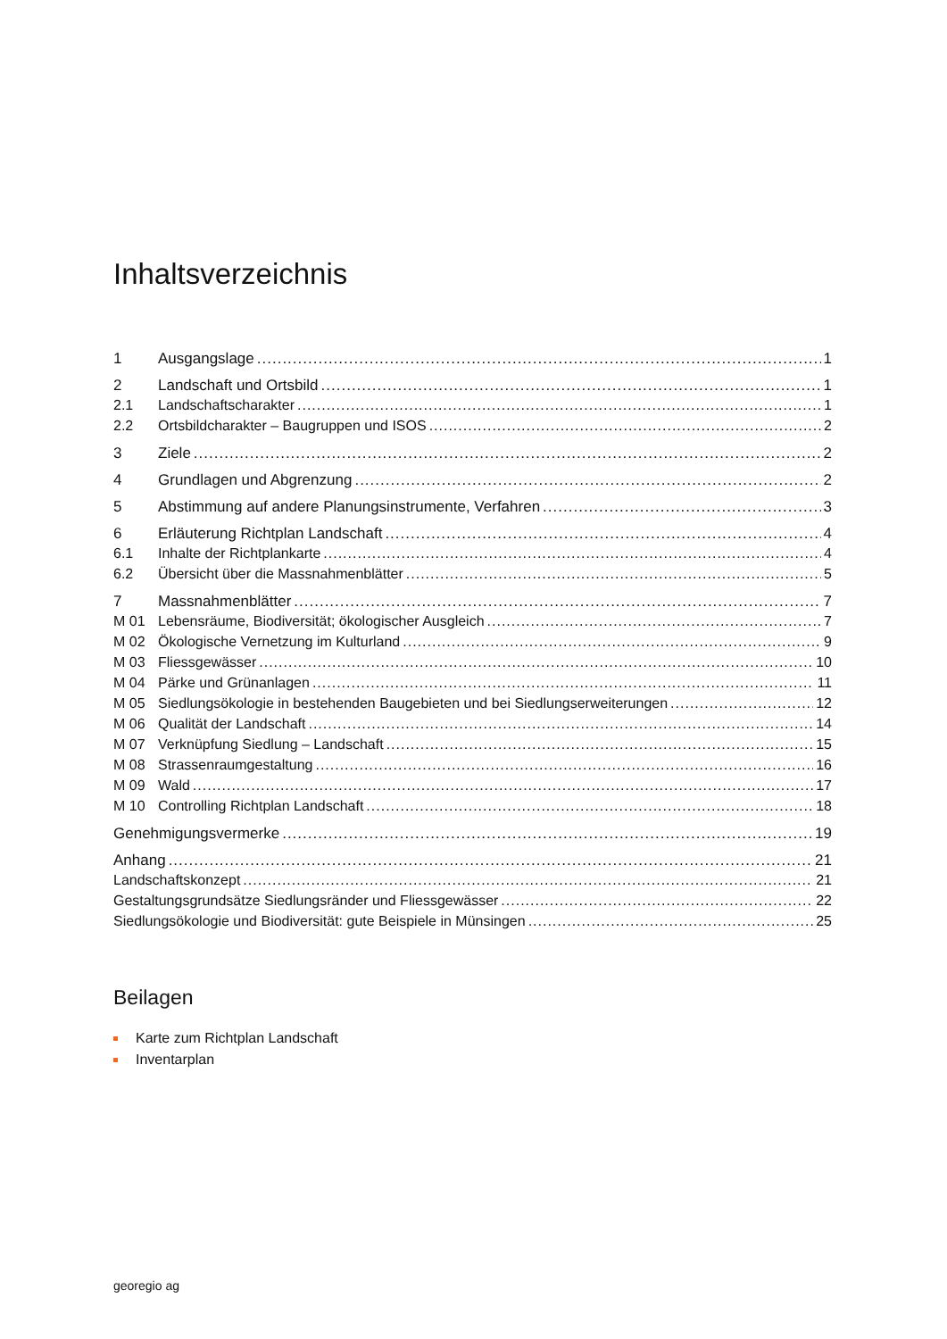Inhaltsverzeichnis
1 Ausgangslage 1
2 Landschaft und Ortsbild 1
2.1 Landschaftscharakter 1
2.2 Ortsbildcharakter – Baugruppen und ISOS 2
3 Ziele 2
4 Grundlagen und Abgrenzung 2
5 Abstimmung auf andere Planungsinstrumente, Verfahren 3
6 Erläuterung Richtplan Landschaft 4
6.1 Inhalte der Richtplankarte 4
6.2 Übersicht über die Massnahmenblätter 5
7 Massnahmenblätter 7
M 01 Lebensräume, Biodiversität; ökologischer Ausgleich 7
M 02 Ökologische Vernetzung im Kulturland 9
M 03 Fliessgewässer 10
M 04 Pärke und Grünanlagen 11
M 05 Siedlungsökologie in bestehenden Baugebieten und bei Siedlungserweiterungen 12
M 06 Qualität der Landschaft 14
M 07 Verknüpfung Siedlung – Landschaft 15
M 08 Strassenraumgestaltung 16
M 09 Wald 17
M 10 Controlling Richtplan Landschaft 18
Genehmigungsvermerke 19
Anhang 21
Landschaftskonzept 21
Gestaltungsgrundsätze Siedlungsränder und Fliessgewässer 22
Siedlungsökologie und Biodiversität: gute Beispiele in Münsingen 25
Beilagen
Karte zum Richtplan Landschaft
Inventarplan
georegio ag